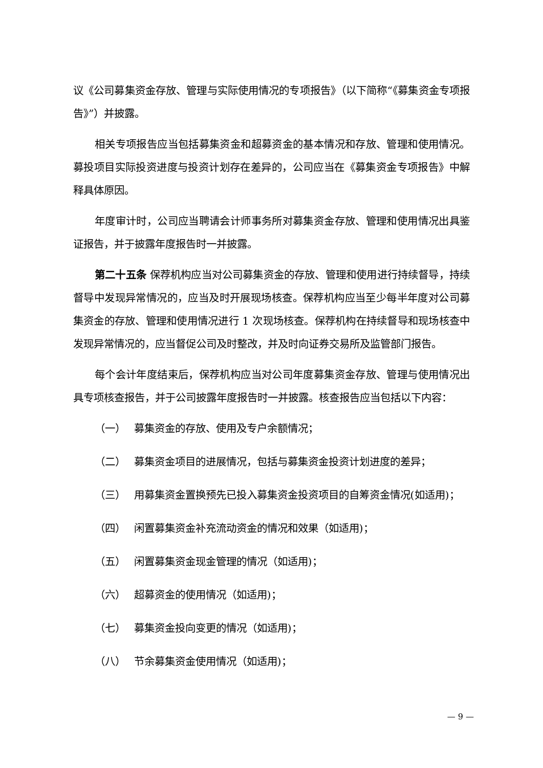议《公司募集资金存放、管理与实际使用情况的专项报告》（以下简称“《募集资金专项报告》”）并披露。
相关专项报告应当包括募集资金和超募资金的基本情况和存放、管理和使用情况。募投项目实际投资进度与投资计划存在差异的，公司应当在《募集资金专项报告》中解释具体原因。
年度审计时，公司应当聘请会计师事务所对募集资金存放、管理和使用情况出具鉴证报告，并于披露年度报告时一并披露。
第二十五条 保荐机构应当对公司募集资金的存放、管理和使用进行持续督导，持续督导中发现异常情况的，应当及时开展现场核查。保荐机构应当至少每半年度对公司募集资金的存放、管理和使用情况进行 1 次现场核查。保荐机构在持续督导和现场核查中发现异常情况的，应当督促公司及时整改，并及时向证券交易所及监管部门报告。
每个会计年度结束后，保荐机构应当对公司年度募集资金存放、管理与使用情况出具专项核查报告，并于公司披露年度报告时一并披露。核查报告应当包括以下内容：
（一） 募集资金的存放、使用及专户余额情况；
（二） 募集资金项目的进展情况，包括与募集资金投资计划进度的差异；
（三） 用募集资金置换预先已投入募集资金投资项目的自筹资金情况(如适用)；
（四） 闲置募集资金补充流动资金的情况和效果（如适用)；
（五） 闲置募集资金现金管理的情况（如适用)；
（六） 超募资金的使用情况（如适用)；
（七） 募集资金投向变更的情况（如适用)；
（八） 节余募集资金使用情况（如适用)；
— 9 —